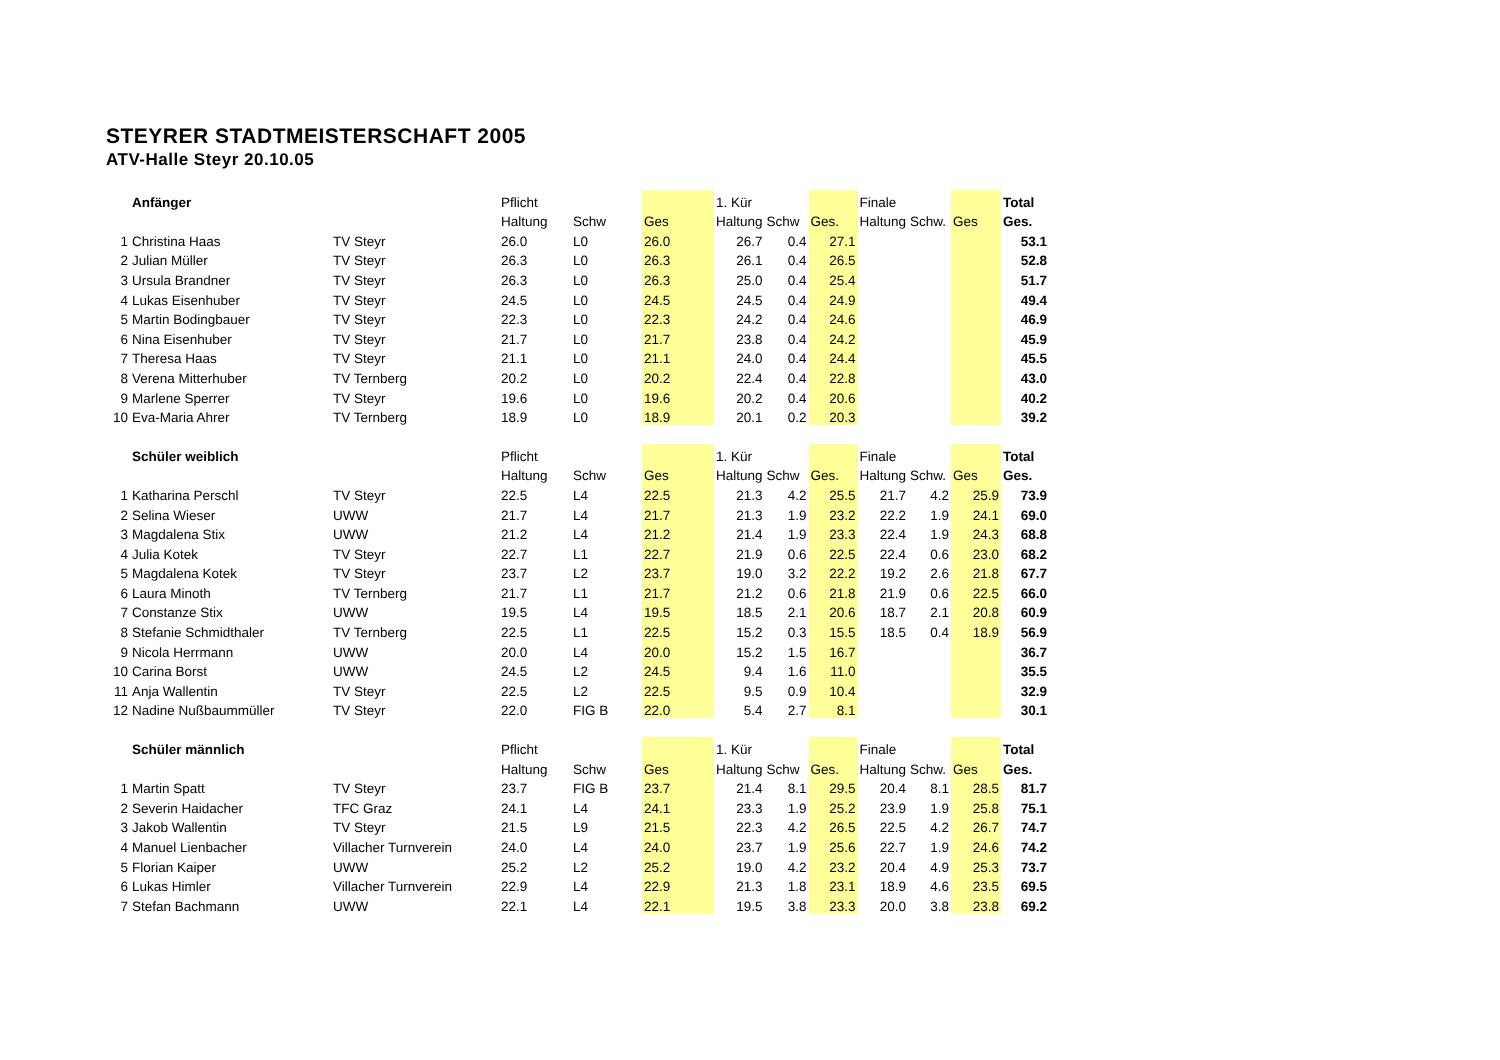STEYRER STADTMEISTERSCHAFT 2005
ATV-Halle Steyr 20.10.05
| | Anfänger | | Pflicht | | | 1. Kür | | | Finale | | | Total |
| | | | Haltung | Schw | Ges | Haltung | Schw | Ges. | Haltung | Schw. | Ges | Ges. |
| 1 | Christina Haas | TV Steyr | 26.0 | L0 | 26.0 | 26.7 | 0.4 | 27.1 | | | | 53.1 |
| 2 | Julian Müller | TV Steyr | 26.3 | L0 | 26.3 | 26.1 | 0.4 | 26.5 | | | | 52.8 |
| 3 | Ursula Brandner | TV Steyr | 26.3 | L0 | 26.3 | 25.0 | 0.4 | 25.4 | | | | 51.7 |
| 4 | Lukas Eisenhuber | TV Steyr | 24.5 | L0 | 24.5 | 24.5 | 0.4 | 24.9 | | | | 49.4 |
| 5 | Martin Bodingbauer | TV Steyr | 22.3 | L0 | 22.3 | 24.2 | 0.4 | 24.6 | | | | 46.9 |
| 6 | Nina Eisenhuber | TV Steyr | 21.7 | L0 | 21.7 | 23.8 | 0.4 | 24.2 | | | | 45.9 |
| 7 | Theresa Haas | TV Steyr | 21.1 | L0 | 21.1 | 24.0 | 0.4 | 24.4 | | | | 45.5 |
| 8 | Verena Mitterhuber | TV Ternberg | 20.2 | L0 | 20.2 | 22.4 | 0.4 | 22.8 | | | | 43.0 |
| 9 | Marlene Sperrer | TV Steyr | 19.6 | L0 | 19.6 | 20.2 | 0.4 | 20.6 | | | | 40.2 |
| 10 | Eva-Maria Ahrer | TV Ternberg | 18.9 | L0 | 18.9 | 20.1 | 0.2 | 20.3 | | | | 39.2 |
| | Schüler weiblich | | Pflicht | | | 1. Kür | | | Finale | | | Total |
| | | | Haltung | Schw | Ges | Haltung | Schw | Ges. | Haltung | Schw. | Ges | Ges. |
| 1 | Katharina Perschl | TV Steyr | 22.5 | L4 | 22.5 | 21.3 | 4.2 | 25.5 | 21.7 | 4.2 | 25.9 | 73.9 |
| 2 | Selina Wieser | UWW | 21.7 | L4 | 21.7 | 21.3 | 1.9 | 23.2 | 22.2 | 1.9 | 24.1 | 69.0 |
| 3 | Magdalena Stix | UWW | 21.2 | L4 | 21.2 | 21.4 | 1.9 | 23.3 | 22.4 | 1.9 | 24.3 | 68.8 |
| 4 | Julia Kotek | TV Steyr | 22.7 | L1 | 22.7 | 21.9 | 0.6 | 22.5 | 22.4 | 0.6 | 23.0 | 68.2 |
| 5 | Magdalena Kotek | TV Steyr | 23.7 | L2 | 23.7 | 19.0 | 3.2 | 22.2 | 19.2 | 2.6 | 21.8 | 67.7 |
| 6 | Laura Minoth | TV Ternberg | 21.7 | L1 | 21.7 | 21.2 | 0.6 | 21.8 | 21.9 | 0.6 | 22.5 | 66.0 |
| 7 | Constanze Stix | UWW | 19.5 | L4 | 19.5 | 18.5 | 2.1 | 20.6 | 18.7 | 2.1 | 20.8 | 60.9 |
| 8 | Stefanie Schmidthaler | TV Ternberg | 22.5 | L1 | 22.5 | 15.2 | 0.3 | 15.5 | 18.5 | 0.4 | 18.9 | 56.9 |
| 9 | Nicola Herrmann | UWW | 20.0 | L4 | 20.0 | 15.2 | 1.5 | 16.7 | | | | 36.7 |
| 10 | Carina Borst | UWW | 24.5 | L2 | 24.5 | 9.4 | 1.6 | 11.0 | | | | 35.5 |
| 11 | Anja Wallentin | TV Steyr | 22.5 | L2 | 22.5 | 9.5 | 0.9 | 10.4 | | | | 32.9 |
| 12 | Nadine Nußbaummüller | TV Steyr | 22.0 | FIG B | 22.0 | 5.4 | 2.7 | 8.1 | | | | 30.1 |
| | Schüler männlich | | Pflicht | | | 1. Kür | | | Finale | | | Total |
| | | | Haltung | Schw | Ges | Haltung | Schw | Ges. | Haltung | Schw. | Ges | Ges. |
| 1 | Martin Spatt | TV Steyr | 23.7 | FIG B | 23.7 | 21.4 | 8.1 | 29.5 | 20.4 | 8.1 | 28.5 | 81.7 |
| 2 | Severin Haidacher | TFC Graz | 24.1 | L4 | 24.1 | 23.3 | 1.9 | 25.2 | 23.9 | 1.9 | 25.8 | 75.1 |
| 3 | Jakob Wallentin | TV Steyr | 21.5 | L9 | 21.5 | 22.3 | 4.2 | 26.5 | 22.5 | 4.2 | 26.7 | 74.7 |
| 4 | Manuel Lienbacher | Villacher Turnverein | 24.0 | L4 | 24.0 | 23.7 | 1.9 | 25.6 | 22.7 | 1.9 | 24.6 | 74.2 |
| 5 | Florian Kaiper | UWW | 25.2 | L2 | 25.2 | 19.0 | 4.2 | 23.2 | 20.4 | 4.9 | 25.3 | 73.7 |
| 6 | Lukas Himler | Villacher Turnverein | 22.9 | L4 | 22.9 | 21.3 | 1.8 | 23.1 | 18.9 | 4.6 | 23.5 | 69.5 |
| 7 | Stefan Bachmann | UWW | 22.1 | L4 | 22.1 | 19.5 | 3.8 | 23.3 | 20.0 | 3.8 | 23.8 | 69.2 |